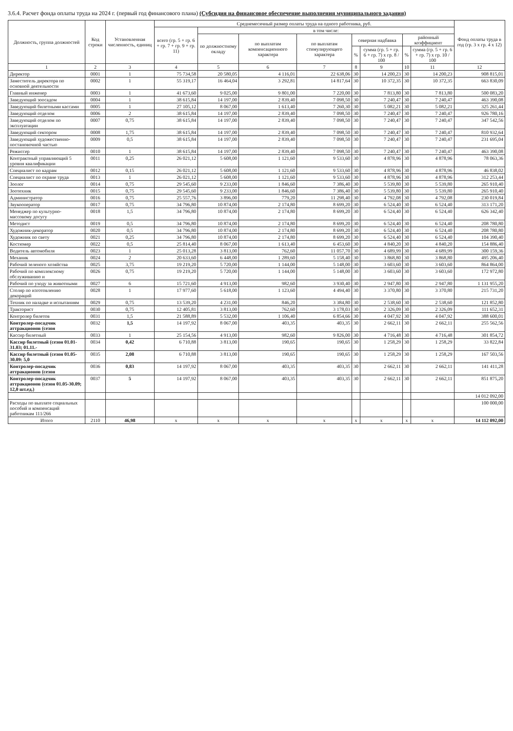3.6.4. Расчет фонда оплаты труда на 2024 г. (первый год финансового плана) (Субсидия на финансовое обеспечение выполнения муниципального задания)
| Должность, группа должностей | Код строки | Установленная численность, единиц | Среднемесячный размер оплаты труда на одного работника, руб. | | | | | | | | Фонд оплаты труда в год (гр. 3 x гр. 4 x 12) |
| --- | --- | --- | --- | --- | --- | --- | --- | --- | --- | --- | --- |
| | | | всего (гр. 5 + гр. 6 + гр. 7 + гр. 9 + гр. 11) | в том числе: | | | | | | | |
| | | | | по должностному окладу | по выплатам компенсационного характера | по выплатам стимулирующего характера | северная надбавка | | районный коэффициент | | |
| | | | | | | | % | сумма (гр. 5 + гр. 6 + гр. 7) x гр. 8 / 100 | % | сумма (гр. 5 + гр. 6 + гр. 7) x гр. 10 / 100 | |
| 1 | 2 | 3 | 4 | 5 | 6 | 7 | 8 | 9 | 10 | 11 | 12 |
| Директор | 0001 | 1 | 75 734,58 | 20 580,05 | 4 116,01 | 22 638,06 | 30 | 14 200,23 | 30 | 14 200,23 | 908 815,01 |
| Заместитель директора по основной деятельности | 0002 | 1 | 55 319,17 | 16 464,04 | 3 292,81 | 14 817,64 | 30 | 10 372,35 | 30 | 10 372,35 | 663 830,09 |
| Главный инженер | 0003 | 1 | 41 673,60 | 9 025,00 | 9 801,00 | 7 220,00 | 30 | 7 813,80 | 30 | 7 813,80 | 500 083,20 |
| Заведующий зоосадом | 0004 | 1 | 38 615,84 | 14 197,00 | 2 839,40 | 7 098,50 | 30 | 7 240,47 | 30 | 7 240,47 | 463 390,08 |
| Заведующий билетными кассами | 0005 | 1 | 27 105,12 | 8 067,00 | 1 613,40 | 7 260,30 | 30 | 5 082,21 | 30 | 5 082,21 | 325 261,44 |
| Заведующий отделом | 0006 | 2 | 38 615,84 | 14 197,00 | 2 839,40 | 7 098,50 | 30 | 7 240,47 | 30 | 7 240,47 | 926 780,16 |
| Заведующий отделом по эксплуатации | 0007 | 0,75 | 38 615,84 | 14 197,00 | 2 839,40 | 7 098,50 | 30 | 7 240,47 | 30 | 7 240,47 | 347 542,56 |
| Заведующий сектором | 0008 | 1,75 | 38 615,84 | 14 197,00 | 2 839,40 | 7 098,50 | 30 | 7 240,47 | 30 | 7 240,47 | 810 932,64 |
| Заведующий художественно-постановочной частью | 0009 | 0,5 | 38 615,84 | 14 197,00 | 2 839,40 | 7 098,50 | 30 | 7 240,47 | 30 | 7 240,47 | 231 695,04 |
| Режиссер | 0010 | 1 | 38 615,84 | 14 197,00 | 2 839,40 | 7 098,50 | 30 | 7 240,47 | 30 | 7 240,47 | 463 390,08 |
| Контрактный управляющий 5 уровня квалификации | 0011 | 0,25 | 26 021,12 | 5 608,00 | 1 121,60 | 9 533,60 | 30 | 4 878,96 | 30 | 4 878,96 | 78 063,36 |
| Специалист по кадрам | 0012 | 0,15 | 26 021,12 | 5 608,00 | 1 121,60 | 9 533,60 | 30 | 4 878,96 | 30 | 4 878,96 | 46 838,02 |
| Специалист по охране труда | 0013 | 1 | 26 021,12 | 5 608,00 | 1 121,60 | 9 533,60 | 30 | 4 878,96 | 30 | 4 878,96 | 312 253,44 |
| Зоолог | 0014 | 0,75 | 29 545,60 | 9 233,00 | 1 846,60 | 7 386,40 | 30 | 5 539,80 | 30 | 5 539,80 | 265 910,40 |
| Зоотехник | 0015 | 0,75 | 29 545,60 | 9 233,00 | 1 846,60 | 7 386,40 | 30 | 5 539,80 | 30 | 5 539,80 | 265 910,40 |
| Администратор | 0016 | 0,75 | 25 557,76 | 3 896,00 | 779,20 | 11 298,40 | 30 | 4 792,08 | 30 | 4 792,08 | 230 019,84 |
| Звукооператор | 0017 | 0,75 | 34 796,80 | 10 874,00 | 2 174,80 | 8 699,20 | 30 | 6 524,40 | 30 | 6 524,40 | 313 171,20 |
| Менеджер по культурно-массовому досугу | 0018 | 1,5 | 34 796,80 | 10 874,00 | 2 174,80 | 8 699,20 | 30 | 6 524,40 | 30 | 6 524,40 | 626 342,40 |
| Методист | 0019 | 0,5 | 34 796,80 | 10 874,00 | 2 174,80 | 8 699,20 | 30 | 6 524,40 | 30 | 6 524,40 | 208 780,80 |
| Художник-декоратор | 0020 | 0,5 | 34 796,80 | 10 874,00 | 2 174,80 | 8 699,20 | 30 | 6 524,40 | 30 | 6 524,40 | 208 780,80 |
| Художник по свету | 0021 | 0,25 | 34 796,80 | 10 874,00 | 2 174,80 | 8 699,20 | 30 | 6 524,40 | 30 | 6 524,40 | 104 390,40 |
| Костюмер | 0022 | 0,5 | 25 814,40 | 8 067,00 | 1 613,40 | 6 453,60 | 30 | 4 840,20 | 30 | 4 840,20 | 154 886,40 |
| Водитель автомобиля | 0023 | 1 | 25 013,28 | 3 813,00 | 762,60 | 11 057,70 | 30 | 4 689,99 | 30 | 4 689,99 | 300 159,36 |
| Механик | 0024 | 2 | 20 633,60 | 6 448,00 | 1 289,60 | 5 158,40 | 30 | 3 868,80 | 30 | 3 868,80 | 495 206,40 |
| Рабочий зеленого хозяйства | 0025 | 3,75 | 19 219,20 | 5 720,00 | 1 144,00 | 5 148,00 | 30 | 3 603,60 | 30 | 3 603,60 | 864 864,00 |
| Рабочий по комплексному обслуживанию и | 0026 | 0,75 | 19 219,20 | 5 720,00 | 1 144,00 | 5 148,00 | 30 | 3 603,60 | 30 | 3 603,60 | 172 972,80 |
| Рабочий по уходу за животными | 0027 | 6 | 15 721,60 | 4 913,00 | 982,60 | 3 930,40 | 30 | 2 947,80 | 30 | 2 947,80 | 1 131 955,20 |
| Столяр по изготовлению декораций | 0028 | 1 | 17 977,60 | 5 618,00 | 1 123,60 | 4 494,40 | 30 | 3 370,80 | 30 | 3 370,80 | 215 731,20 |
| Техник по наладке и испытаниям | 0029 | 0,75 | 13 539,20 | 4 231,00 | 846,20 | 3 384,80 | 30 | 2 538,60 | 30 | 2 538,60 | 121 852,80 |
| Тракторист | 0030 | 0,75 | 12 405,81 | 3 813,00 | 762,60 | 3 178,03 | 30 | 2 326,09 | 30 | 2 326,09 | 111 652,31 |
| Контролер билетов | 0031 | 1,5 | 21 588,89 | 5 532,00 | 1 106,40 | 6 854,66 | 30 | 4 047,92 | 30 | 4 047,92 | 388 600,01 |
| Контролер-посадчик аттракционов (сезон | 0032 | 1,5 | 14 197,92 | 8 067,00 | 403,35 | 403,35 | 30 | 2 662,11 | 30 | 2 662,11 | 255 562,56 |
| Кассир билетный | 0033 | 1 | 25 154,56 | 4 913,00 | 982,60 | 9 826,00 | 30 | 4 716,48 | 30 | 4 716,48 | 301 854,72 |
| Кассир билетный (сезон 01.01-31.03; 01.11.- | 0034 | 0,42 | 6 710,88 | 3 813,00 | 190,65 | 190,65 | 30 | 1 258,29 | 30 | 1 258,29 | 33 822,84 |
| Кассир билетный (сезон 01.05-30.09: 5,0 | 0035 | 2,08 | 6 710,88 | 3 813,00 | 190,65 | 190,65 | 30 | 1 258,29 | 30 | 1 258,29 | 167 503,56 |
| Контролер-посадчик аттракционов (сезон | 0036 | 0,83 | 14 197,92 | 8 067,00 | 403,35 | 403,35 | 30 | 2 662,11 | 30 | 2 662,11 | 141 411,28 |
| Контролер-посадчик аттракционов (сезон 01.05-30.09; 12,0 шт.ед.) | 0037 | 5 | 14 197,92 | 8 067,00 | 403,35 | 403,35 | 30 | 2 662,11 | 30 | 2 662,11 | 851 875,20 |
| | | | | | | | | | | | 14 012 092,00 |
| Расходы по выплате социальных пособий и компенсаций работникам 111/266 | | | | | | | | | | | 100 000,00 |
| Итого | 2110 | 46,98 | x | x | x | x | x | x | x | x | 14 112 092,00 |